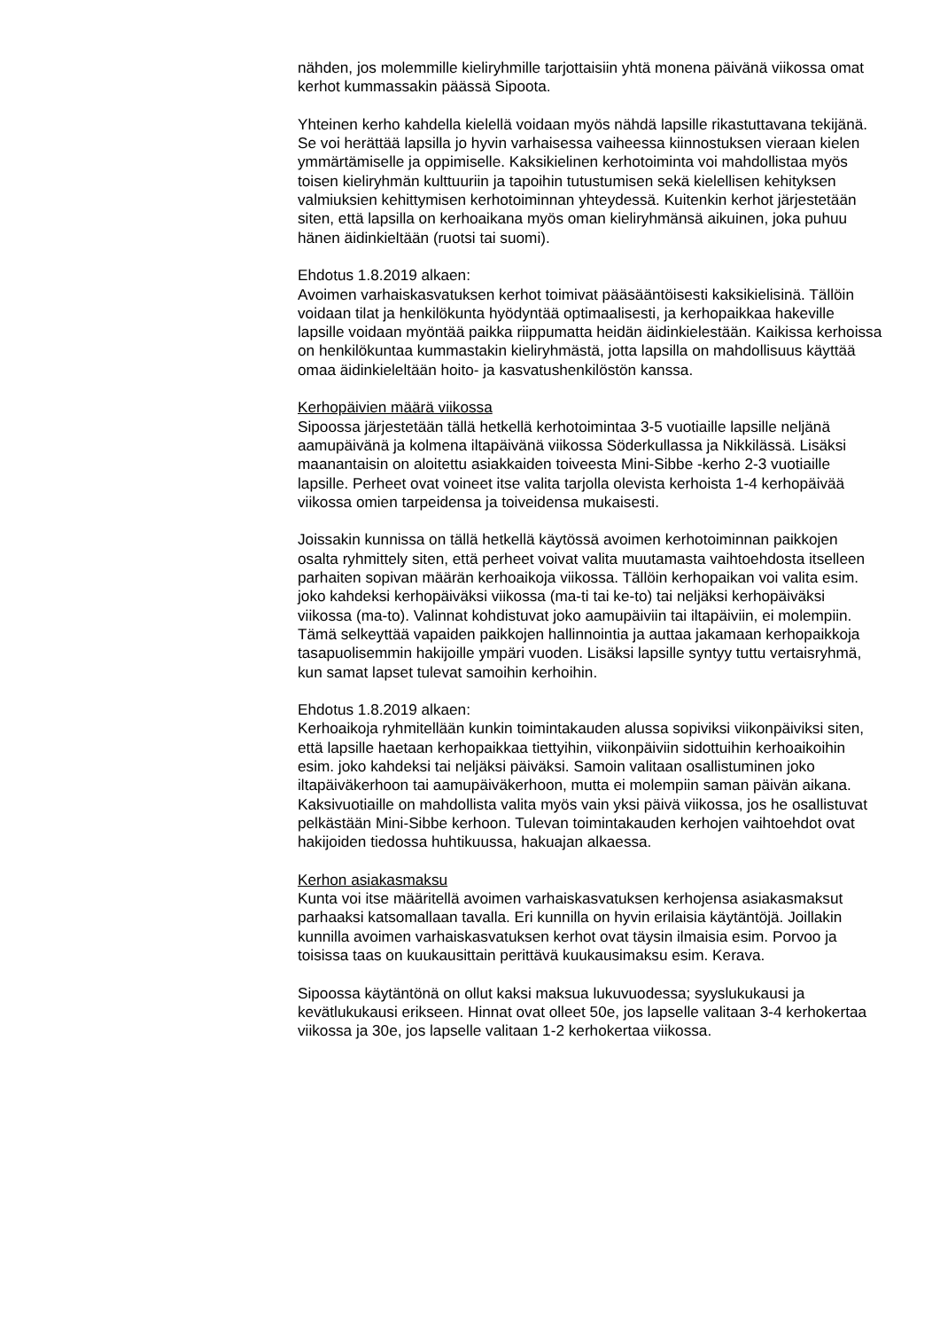nähden, jos molemmille kieliryhmille tarjottaisiin yhtä monena päivänä viikossa omat kerhot kummassakin päässä Sipoota.
Yhteinen kerho kahdella kielellä voidaan myös nähdä lapsille rikastuttavana tekijänä. Se voi herättää lapsilla jo hyvin varhaisessa vaiheessa kiinnostuksen vieraan kielen ymmärtämiselle ja oppimiselle. Kaksikielinen kerhotoiminta voi mahdollistaa myös toisen kieliryhmän kulttuuriin ja tapoihin tutustumisen sekä kielellisen kehityksen valmiuksien kehittymisen kerhotoiminnan yhteydessä. Kuitenkin kerhot järjestetään siten, että lapsilla on kerhoaikana myös oman kieliryhmänsä aikuinen, joka puhuu hänen äidinkieltään (ruotsi tai suomi).
Ehdotus 1.8.2019 alkaen:
Avoimen varhaiskasvatuksen kerhot toimivat pääsääntöisesti kaksikielisinä. Tällöin voidaan tilat ja henkilökunta hyödyntää optimaalisesti, ja kerhopaikkaa hakeville lapsille voidaan myöntää paikka riippumatta heidän äidinkielestään. Kaikissa kerhoissa on henkilökuntaa kummastakin kieliryhmästä, jotta lapsilla on mahdollisuus käyttää omaa äidinkieleltään hoito- ja kasvatushenkilöstön kanssa.
Kerhopäivien määrä viikossa
Sipoossa järjestetään tällä hetkellä kerhotoimintaa 3-5 vuotiaille lapsille neljänä aamupäivänä ja kolmena iltapäivänä viikossa Söderkullassa ja Nikkilässä. Lisäksi maanantaisin on aloitettu asiakkaiden toiveesta Mini-Sibbe -kerho 2-3 vuotiaille lapsille. Perheet ovat voineet itse valita tarjolla olevista kerhoista 1-4 kerhopäivää viikossa omien tarpeidensa ja toiveidensa mukaisesti.
Joissakin kunnissa on tällä hetkellä käytössä avoimen kerhotoiminnan paikkojen osalta ryhmittely siten, että perheet voivat valita muutamasta vaihtoehdosta itselleen parhaiten sopivan määrän kerhoaikoja viikossa. Tällöin kerhopaikan voi valita esim. joko kahdeksi kerhopäiväksi viikossa (ma-ti tai ke-to) tai neljäksi kerhopäiväksi viikossa (ma-to). Valinnat kohdistuvat joko aamupäiviin tai iltapäiviin, ei molempiin. Tämä selkeyttää vapaiden paikkojen hallinnointia ja auttaa jakamaan kerhopaikkoja tasapuolisemmin hakijoille ympäri vuoden. Lisäksi lapsille syntyy tuttu vertaisryhmä, kun samat lapset tulevat samoihin kerhoihin.
Ehdotus 1.8.2019 alkaen:
Kerhoaikoja ryhmitellään kunkin toimintakauden alussa sopiviksi viikonpäiviksi siten, että lapsille haetaan kerhopaikkaa tiettyihin, viikonpäiviin sidottuihin kerhoaikoihin esim. joko kahdeksi tai neljäksi päiväksi. Samoin valitaan osallistuminen joko iltapäiväkerhoon tai aamupäiväkerhoon, mutta ei molempiin saman päivän aikana. Kaksivuotiaille on mahdollista valita myös vain yksi päivä viikossa, jos he osallistuvat pelkästään Mini-Sibbe kerhoon. Tulevan toimintakauden kerhojen vaihtoehdot ovat hakijoiden tiedossa huhtikuussa, hakuajan alkaessa.
Kerhon asiakasmaksu
Kunta voi itse määritellä avoimen varhaiskasvatuksen kerhojensa asiakasmaksut parhaaksi katsomallaan tavalla. Eri kunnilla on hyvin erilaisia käytäntöjä. Joillakin kunnilla avoimen varhaiskasvatuksen kerhot ovat täysin ilmaisia esim. Porvoo ja toisissa taas on kuukausittain perittävä kuukausimaksu esim. Kerava.
Sipoossa käytäntönä on ollut kaksi maksua lukuvuodessa; syyslukukausi ja kevätlukukausi erikseen. Hinnat ovat olleet 50e, jos lapselle valitaan 3-4 kerhokertaa viikossa ja 30e, jos lapselle valitaan 1-2 kerhokertaa viikossa.